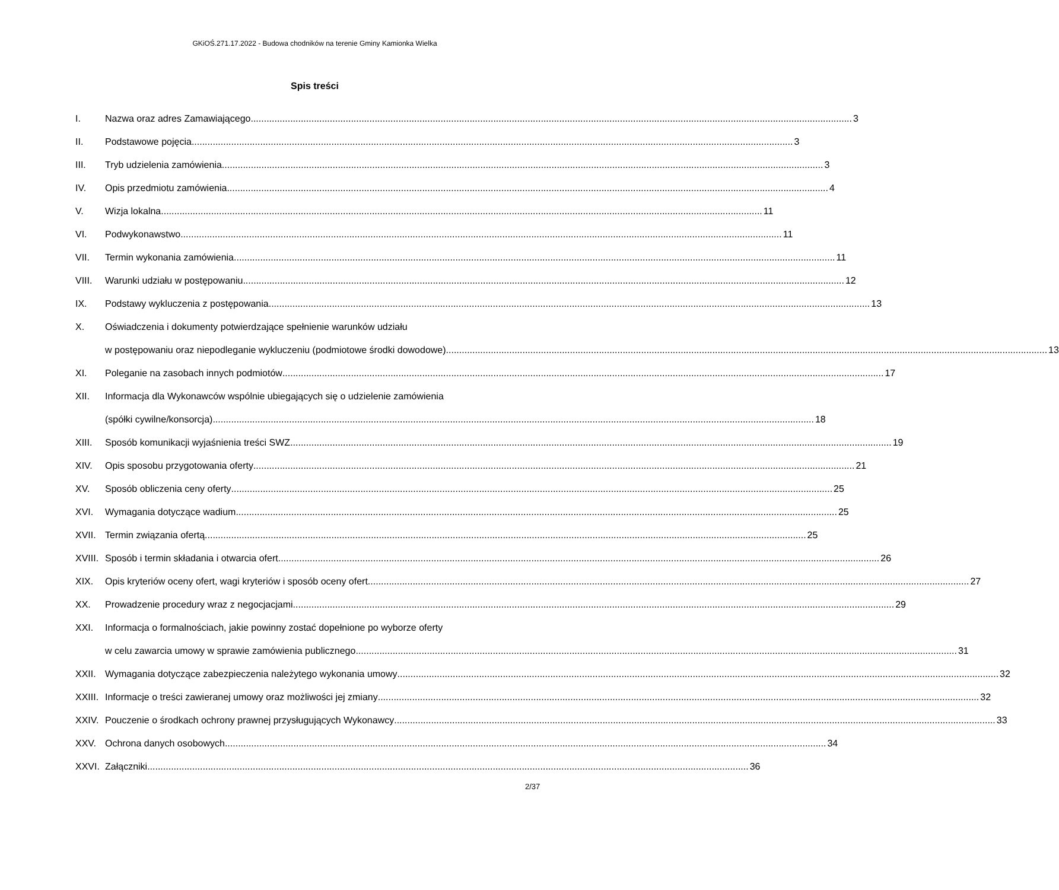GKiOŚ.271.17.2022 - Budowa chodników na terenie Gminy Kamionka Wielka
Spis treści
I. Nazwa oraz adres Zamawiającego 3
II. Podstawowe pojęcia 3
III. Tryb udzielenia zamówienia 3
IV. Opis przedmiotu zamówienia 4
V. Wizja lokalna 11
VI. Podwykonawstwo 11
VII. Termin wykonania zamówienia 11
VIII. Warunki udziału w postępowaniu 12
IX. Podstawy wykluczenia z postępowania 13
X. Oświadczenia i dokumenty potwierdzające spełnienie warunków udziału
w postępowaniu oraz niepodleganie wykluczeniu (podmiotowe środki dowodowe) 13
XI. Poleganie na zasobach innych podmiotów 17
XII. Informacja dla Wykonawców wspólnie ubiegających się o udzielenie zamówienia
(spółki cywilne/konsorcja) 18
XIII. Sposób komunikacji wyjaśnienia treści SWZ 19
XIV. Opis sposobu przygotowania oferty 21
XV. Sposób obliczenia ceny oferty 25
XVI. Wymagania dotyczące wadium 25
XVII. Termin związania ofertą 25
XVIII. Sposób i termin składania i otwarcia ofert 26
XIX. Opis kryteriów oceny ofert, wagi kryteriów i sposób oceny ofert 27
XX. Prowadzenie procedury wraz z negocjacjami 29
XXI. Informacja o formalnościach, jakie powinny zostać dopełnione po wyborze oferty
w celu zawarcia umowy w sprawie zamówienia publicznego 31
XXII. Wymagania dotyczące zabezpieczenia należytego wykonania umowy 32
XXIII. Informacje o treści zawieranej umowy oraz możliwości jej zmiany 32
XXIV. Pouczenie o środkach ochrony prawnej przysługujących Wykonawcy 33
XXV. Ochrona danych osobowych 34
XXVI. Załączniki 36
2/37